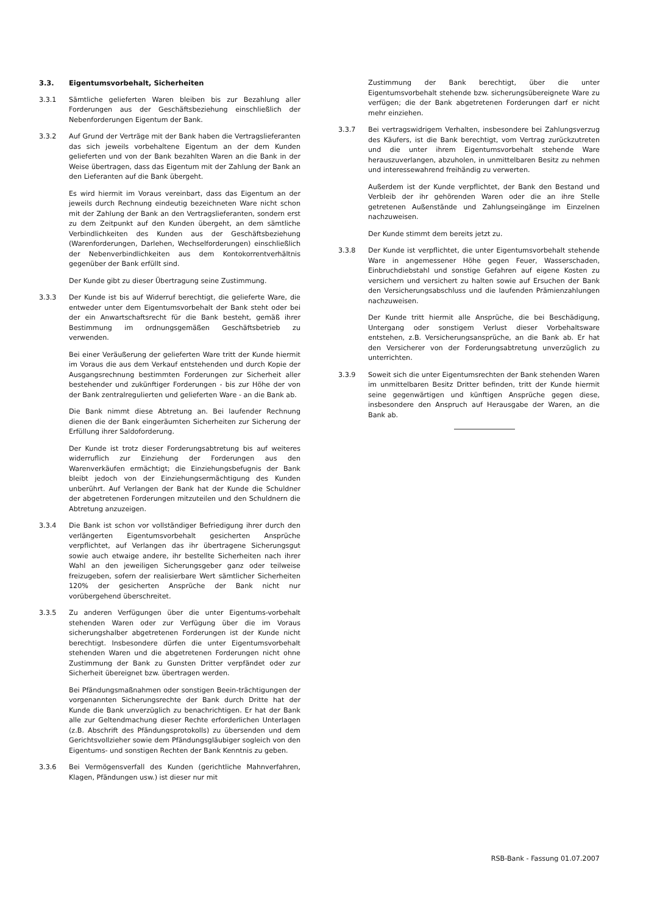3.3. Eigentumsvorbehalt, Sicherheiten
3.3.1 Sämtliche gelieferten Waren bleiben bis zur Bezahlung aller Forderungen aus der Geschäftsbeziehung einschließlich der Nebenforderungen Eigentum der Bank.
3.3.2 Auf Grund der Verträge mit der Bank haben die Vertragslieferanten das sich jeweils vorbehaltene Eigentum an der dem Kunden gelieferten und von der Bank bezahlten Waren an die Bank in der Weise übertragen, dass das Eigentum mit der Zahlung der Bank an den Lieferanten auf die Bank übergeht.
Es wird hiermit im Voraus vereinbart, dass das Eigentum an der jeweils durch Rechnung eindeutig bezeichneten Ware nicht schon mit der Zahlung der Bank an den Vertragslieferanten, sondern erst zu dem Zeitpunkt auf den Kunden übergeht, an dem sämtliche Verbindlichkeiten des Kunden aus der Geschäftsbeziehung (Warenforderungen, Darlehen, Wechselforderungen) einschließlich der Nebenverbindlichkeiten aus dem Kontokorrentverhältnis gegenüber der Bank erfüllt sind.
Der Kunde gibt zu dieser Übertragung seine Zustimmung.
3.3.3 Der Kunde ist bis auf Widerruf berechtigt, die gelieferte Ware, die entweder unter dem Eigentumsvorbehalt der Bank steht oder bei der ein Anwartschaftsrecht für die Bank besteht, gemäß ihrer Bestimmung im ordnungsgemäßen Geschäftsbetrieb zu verwenden.
Bei einer Veräußerung der gelieferten Ware tritt der Kunde hiermit im Voraus die aus dem Verkauf entstehenden und durch Kopie der Ausgangsrechnung bestimmten Forderungen zur Sicherheit aller bestehender und zukünftiger Forderungen - bis zur Höhe der von der Bank zentralregulierten und gelieferten Ware - an die Bank ab.
Die Bank nimmt diese Abtretung an. Bei laufender Rechnung dienen die der Bank eingeräumten Sicherheiten zur Sicherung der Erfüllung ihrer Saldoforderung.
Der Kunde ist trotz dieser Forderungsabtretung bis auf weiteres widerruflich zur Einziehung der Forderungen aus den Warenverkäufen ermächtigt; die Einziehungsbefugnis der Bank bleibt jedoch von der Einziehungsermächtigung des Kunden unberührt. Auf Verlangen der Bank hat der Kunde die Schuldner der abgetretenen Forderungen mitzuteilen und den Schuldnern die Abtretung anzuzeigen.
3.3.4 Die Bank ist schon vor vollständiger Befriedigung ihrer durch den verlängerten Eigentumsvorbehalt gesicherten Ansprüche verpflichtet, auf Verlangen das ihr übertragene Sicherungsgut sowie auch etwaige andere, ihr bestellte Sicherheiten nach ihrer Wahl an den jeweiligen Sicherungsgeber ganz oder teilweise freizugeben, sofern der realisierbare Wert sämtlicher Sicherheiten 120% der gesicherten Ansprüche der Bank nicht nur vorübergehend überschreitet.
3.3.5 Zu anderen Verfügungen über die unter Eigentums-vorbehalt stehenden Waren oder zur Verfügung über die im Voraus sicherungshalber abgetretenen Forderungen ist der Kunde nicht berechtigt. Insbesondere dürfen die unter Eigentumsvorbehalt stehenden Waren und die abgetretenen Forderungen nicht ohne Zustimmung der Bank zu Gunsten Dritter verpfändet oder zur Sicherheit übereignet bzw. übertragen werden.
Bei Pfändungsmaßnahmen oder sonstigen Beein-trächtigungen der vorgenannten Sicherungsrechte der Bank durch Dritte hat der Kunde die Bank unverzüglich zu benachrichtigen. Er hat der Bank alle zur Geltendmachung dieser Rechte erforderlichen Unterlagen (z.B. Abschrift des Pfändungsprotokolls) zu übersenden und dem Gerichtsvollzieher sowie dem Pfändungsgläubiger sogleich von den Eigentums- und sonstigen Rechten der Bank Kenntnis zu geben.
3.3.6 Bei Vermögensverfall des Kunden (gerichtliche Mahnverfahren, Klagen, Pfändungen usw.) ist dieser nur mit
Zustimmung der Bank berechtigt, über die unter Eigentumsvorbehalt stehende bzw. sicherungsübereignete Ware zu verfügen; die der Bank abgetretenen Forderungen darf er nicht mehr einziehen.
3.3.7 Bei vertragswidrigem Verhalten, insbesondere bei Zahlungsverzug des Käufers, ist die Bank berechtigt, vom Vertrag zurückzutreten und die unter ihrem Eigentumsvorbehalt stehende Ware herauszuverlangen, abzuholen, in unmittelbaren Besitz zu nehmen und interessewahrend freihändig zu verwerten.
Außerdem ist der Kunde verpflichtet, der Bank den Bestand und Verbleib der ihr gehörenden Waren oder die an ihre Stelle getretenen Außenstände und Zahlungseingänge im Einzelnen nachzuweisen.
Der Kunde stimmt dem bereits jetzt zu.
3.3.8 Der Kunde ist verpflichtet, die unter Eigentumsvorbehalt stehende Ware in angemessener Höhe gegen Feuer, Wasserschaden, Einbruchdiebstahl und sonstige Gefahren auf eigene Kosten zu versichern und versichert zu halten sowie auf Ersuchen der Bank den Versicherungsabschluss und die laufenden Prämienzahlungen nachzuweisen.
Der Kunde tritt hiermit alle Ansprüche, die bei Beschädigung, Untergang oder sonstigem Verlust dieser Vorbehaltsware entstehen, z.B. Versicherungsansprüche, an die Bank ab. Er hat den Versicherer von der Forderungsabtretung unverzüglich zu unterrichten.
3.3.9 Soweit sich die unter Eigentumsrechten der Bank stehenden Waren im unmittelbaren Besitz Dritter befinden, tritt der Kunde hiermit seine gegenwärtigen und künftigen Ansprüche gegen diese, insbesondere den Anspruch auf Herausgabe der Waren, an die Bank ab.
RSB-Bank - Fassung 01.07.2007